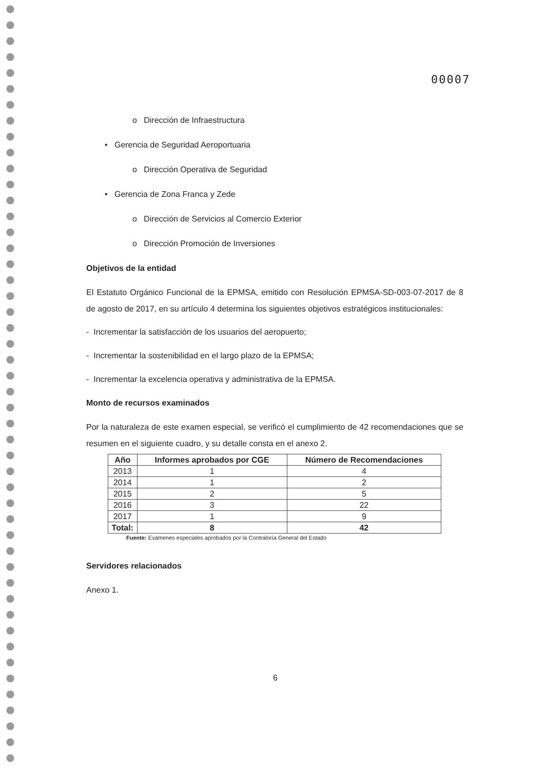00007
o Dirección de Infraestructura
• Gerencia de Seguridad Aeroportuaria
o Dirección Operativa de Seguridad
• Gerencia de Zona Franca y Zede
o Dirección de Servicios al Comercio Exterior
o Dirección Promoción de Inversiones
Objetivos de la entidad
El Estatuto Orgánico Funcional de la EPMSA, emitido con Resolución EPMSA-SD-003-07-2017 de 8 de agosto de 2017, en su artículo 4 determina los siguientes objetivos estratégicos institucionales:
- Incrementar la satisfacción de los usuarios del aeropuerto;
- Incrementar la sostenibilidad en el largo plazo de la EPMSA;
- Incrementar la excelencia operativa y administrativa de la EPMSA.
Monto de recursos examinados
Por la naturaleza de este examen especial, se verificó el cumplimiento de 42 recomendaciones que se resumen en el siguiente cuadro, y su detalle consta en el anexo 2.
| Año | Informes aprobados por CGE | Número de Recomendaciones |
| --- | --- | --- |
| 2013 | 1 | 4 |
| 2014 | 1 | 2 |
| 2015 | 2 | 5 |
| 2016 | 3 | 22 |
| 2017 | 1 | 9 |
| Total: | 8 | 42 |
Fuente: Exámenes especiales aprobados por la Contraloría General del Estado
Servidores relacionados
Anexo 1.
6